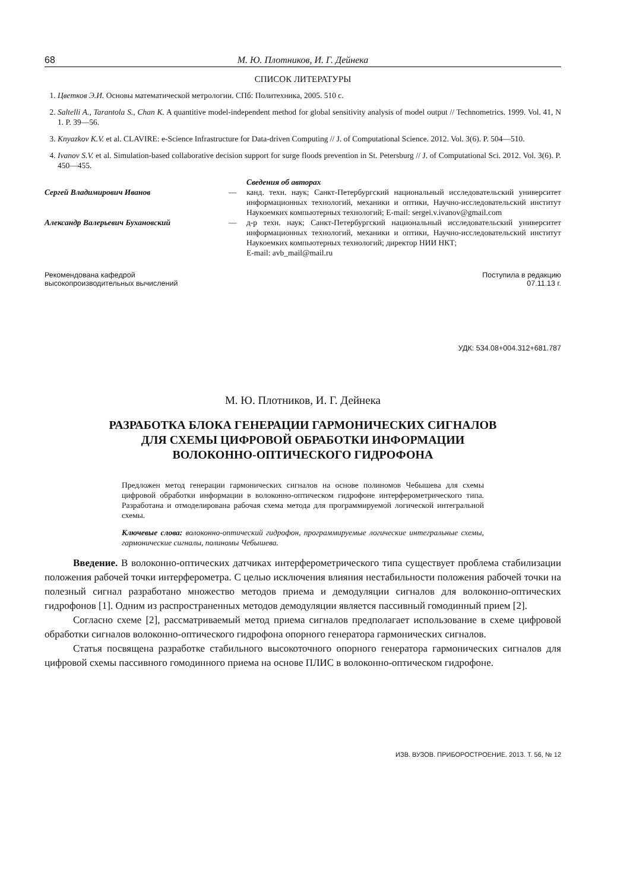68 М. Ю. Плотников, И. Г. Дейнека
СПИСОК ЛИТЕРАТУРЫ
1. Цветков Э.И. Основы математической метрологии. СПб: Политехника, 2005. 510 с.
2. Saltelli A., Tarantola S., Chan K. A quantitive model-independent method for global sensitivity analysis of model output // Technometrics. 1999. Vol. 41, N 1. P. 39—56.
3. Knyazkov K.V. et al. CLAVIRE: e-Science Infrastructure for Data-driven Computing // J. of Computational Science. 2012. Vol. 3(6). P. 504—510.
4. Ivanov S.V. et al. Simulation-based collaborative decision support for surge floods prevention in St. Petersburg // J. of Computational Sci. 2012. Vol. 3(6). P. 450—455.
Сведения об авторах
Сергей Владимирович Иванов — канд. техн. наук; Санкт-Петербургский национальный исследовательский университет информационных технологий, механики и оптики, Научно-исследовательский институт Наукоемких компьютерных технологий; E-mail: sergei.v.ivanov@gmail.com
Александр Валерьевич Бухановский — д-р техн. наук; Санкт-Петербургский национальный исследовательский университет информационных технологий, механики и оптики, Научно-исследовательский институт Наукоемких компьютерных технологий; директор НИИ НКТ;
E-mail: avb_mail@mail.ru
Рекомендована кафедрой
высокопроизводительных вычислений
Поступила в редакцию
07.11.13 г.
УДК: 534.08+004.312+681.787
М. Ю. Плотников, И. Г. Дейнека
РАЗРАБОТКА БЛОКА ГЕНЕРАЦИИ ГАРМОНИЧЕСКИХ СИГНАЛОВ
ДЛЯ СХЕМЫ ЦИФРОВОЙ ОБРАБОТКИ ИНФОРМАЦИИ
ВОЛОКОННО-ОПТИЧЕСКОГО ГИДРОФОНА
Предложен метод генерации гармонических сигналов на основе полиномов Чебышева для схемы цифровой обработки информации в волоконно-оптическом гидрофоне интерферометрического типа. Разработана и отмоделирована рабочая схема метода для программируемой логической интегральной схемы.
Ключевые слова: волоконно-оптический гидрофон, программируемые логические интегральные схемы, гармонические сигналы, полиномы Чебышева.
Введение. В волоконно-оптических датчиках интерферометрического типа существует проблема стабилизации положения рабочей точки интерферометра. С целью исключения влияния нестабильности положения рабочей точки на полезный сигнал разработано множество методов приема и демодуляции сигналов для волоконно-оптических гидрофонов [1]. Одним из распространенных методов демодуляции является пассивный гомодинный прием [2].
Согласно схеме [2], рассматриваемый метод приема сигналов предполагает использование в схеме цифровой обработки сигналов волоконно-оптического гидрофона опорного генератора гармонических сигналов.
Статья посвящена разработке стабильного высокоточного опорного генератора гармонических сигналов для цифровой схемы пассивного гомодинного приема на основе ПЛИС в волоконно-оптическом гидрофоне.
ИЗВ. ВУЗОВ. ПРИБОРОСТРОЕНИЕ. 2013. Т. 56, № 12